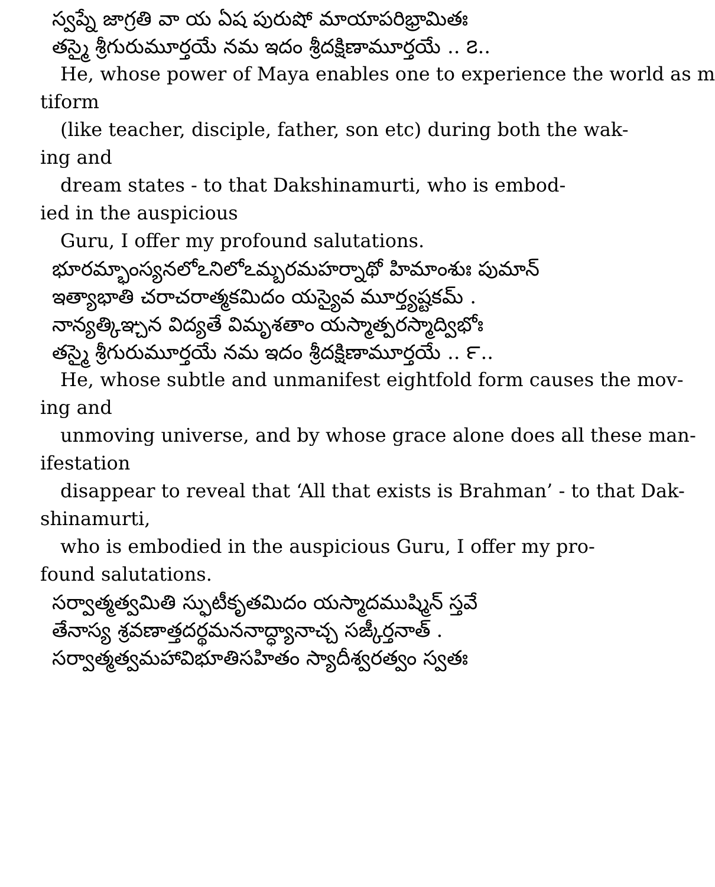స్వప్నే జాగ్రతి వా య ఏష పురుషో మాయాపరిభ్రామితః
తస్మై శ్రీగురుమూర్తయే నమ ఇదం శ్రీదక్షిణామూర్తయే .. ౭..
He, whose power of Maya enables one to experience the world as m
tiform
(like teacher, disciple, father, son etc) during both the wak-
ing and
dream states - to that Dakshinamurti, who is embod-
ied in the auspicious
Guru, I offer my profound salutations.
భూరమ్భాంస్యనలోఽనిలోఽమ్బరమహర్నాథో హిమాంశుః పుమాన్
ఇత్యాభాతి చరాచరాత్మకమిదం యస్యైవ మూర్త్యష్టకమ్ .
నాన్యత్కిఞ్చన విద్యతే విమృశతాం యస్మాత్పరస్మాద్విభోః
తస్మై శ్రీగురుమూర్తయే నమ ఇదం శ్రీదక్షిణామూర్తయే .. ౯..
He, whose subtle and unmanifest eightfold form causes the mov-
ing and
unmoving universe, and by whose grace alone does all these man-
ifestation
disappear to reveal that ‘All that exists is Brahman’ - to that Dak-
shinamurti,
who is embodied in the auspicious Guru, I offer my pro-
found salutations.
సర్వాత్మత్వమితి స్ఫుటీకృతమిదం యస్మాదముష్మిన్ స్తవే
తేనాస్య శ్రవణాత్తదర్థమననాద్ధ్యానాచ్చ సఙ్కీర్తనాత్ .
సర్వాత్మత్వమహావిభూతిసహితం స్యాదీశ్వరత్వం స్వతః